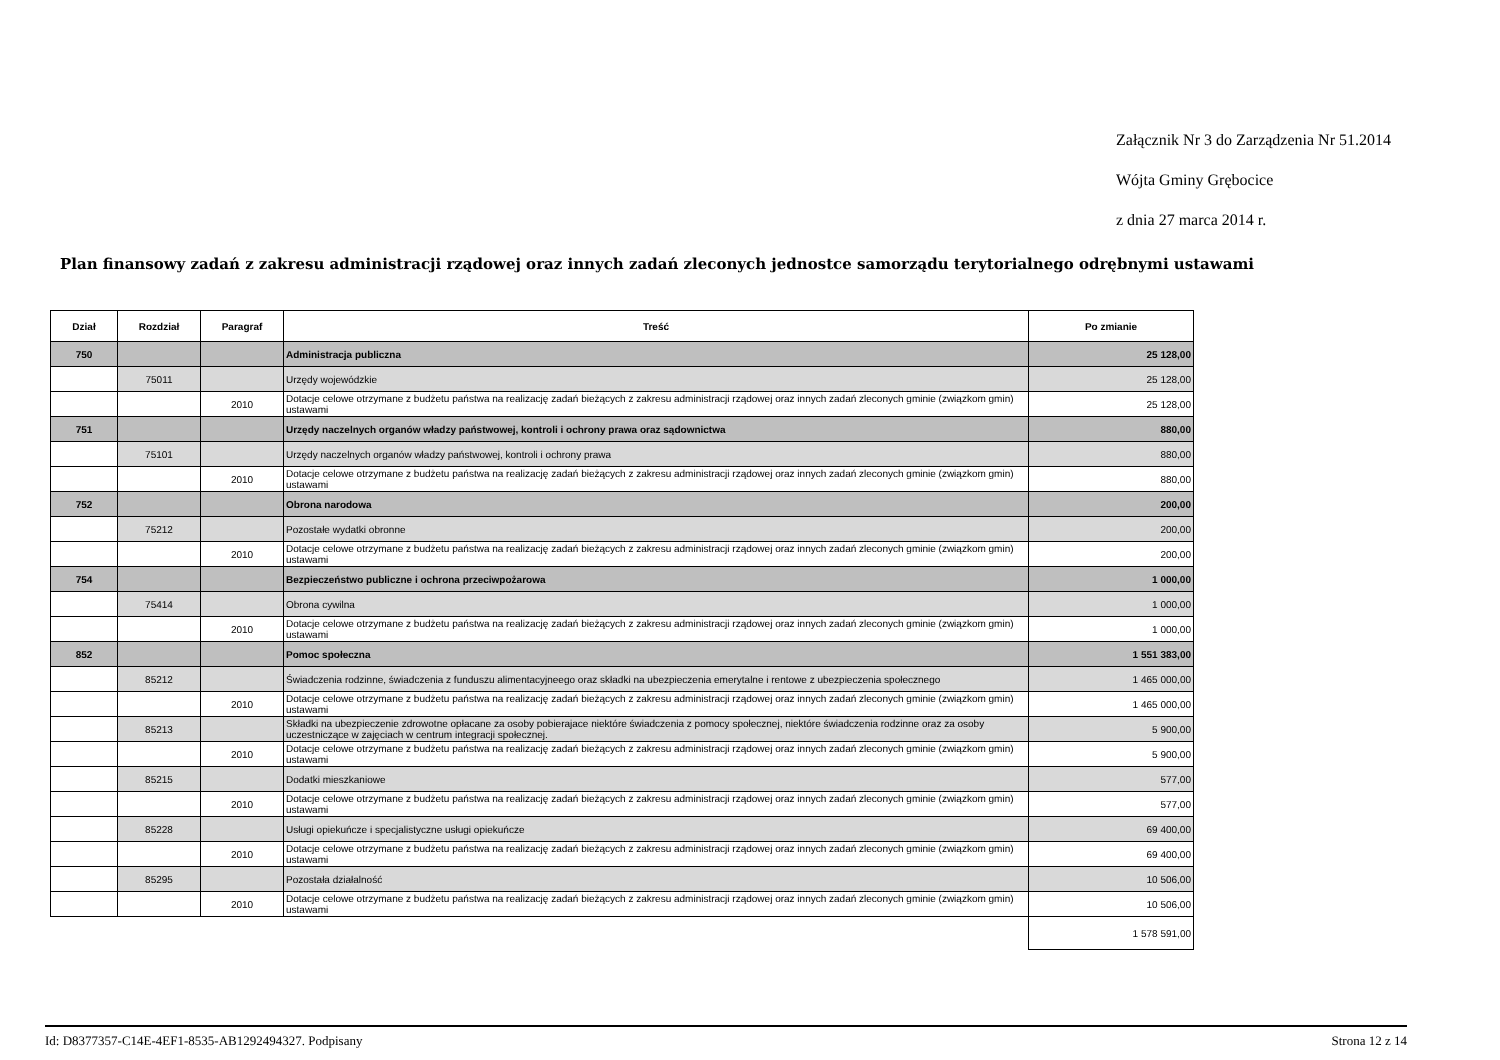Załącznik Nr 3 do Zarządzenia Nr 51.2014
Wójta Gminy Grębocice
z dnia 27 marca 2014 r.
Plan finansowy zadań z zakresu administracji rządowej oraz innych zadań zleconych jednostce samorządu terytorialnego odrębnymi ustawami
| Dział | Rozdział | Paragraf | Treść | Po zmianie |
| --- | --- | --- | --- | --- |
| 750 | | | Administracja publiczna | 25 128,00 |
| | 75011 | | Urzędy wojewódzkie | 25 128,00 |
| | | 2010 | Dotacje celowe otrzymane z budżetu państwa na realizację zadań bieżących z zakresu administracji rządowej oraz innych zadań zleconych gminie (związkom gmin) ustawami | 25 128,00 |
| 751 | | | Urzędy naczelnych organów władzy państwowej, kontroli i ochrony prawa oraz sądownictwa | 880,00 |
| | 75101 | | Urzędy naczelnych organów władzy państwowej, kontroli i ochrony prawa | 880,00 |
| | | 2010 | Dotacje celowe otrzymane z budżetu państwa na realizację zadań bieżących z zakresu administracji rządowej oraz innych zadań zleconych gminie (związkom gmin) ustawami | 880,00 |
| 752 | | | Obrona narodowa | 200,00 |
| | 75212 | | Pozostałe wydatki obronne | 200,00 |
| | | 2010 | Dotacje celowe otrzymane z budżetu państwa na realizację zadań bieżących z zakresu administracji rządowej oraz innych zadań zleconych gminie (związkom gmin) ustawami | 200,00 |
| 754 | | | Bezpieczeństwo publiczne i ochrona przeciwpożarowa | 1 000,00 |
| | 75414 | | Obrona cywilna | 1 000,00 |
| | | 2010 | Dotacje celowe otrzymane z budżetu państwa na realizację zadań bieżących z zakresu administracji rządowej oraz innych zadań zleconych gminie (związkom gmin) ustawami | 1 000,00 |
| 852 | | | Pomoc społeczna | 1 551 383,00 |
| | 85212 | | Świadczenia rodzinne, świadczenia z funduszu alimentacyjneego oraz składki na ubezpieczenia emerytalne i rentowe z ubezpieczenia społecznego | 1 465 000,00 |
| | | 2010 | Dotacje celowe otrzymane z budżetu państwa na realizację zadań bieżących z zakresu administracji rządowej oraz innych zadań zleconych gminie (związkom gmin) ustawami | 1 465 000,00 |
| | 85213 | | Składki na ubezpieczenie zdrowotne opłacane za osoby pobierajace niektóre świadczenia z pomocy społecznej, niektóre świadczenia rodzinne oraz za osoby uczestniczące w zajęciach w centrum integracji społecznej. | 5 900,00 |
| | | 2010 | Dotacje celowe otrzymane z budżetu państwa na realizację zadań bieżących z zakresu administracji rządowej oraz innych zadań zleconych gminie (związkom gmin) ustawami | 5 900,00 |
| | 85215 | | Dodatki mieszkaniowe | 577,00 |
| | | 2010 | Dotacje celowe otrzymane z budżetu państwa na realizację zadań bieżących z zakresu administracji rządowej oraz innych zadań zleconych gminie (związkom gmin) ustawami | 577,00 |
| | 85228 | | Usługi opiekuńcze i specjalistyczne usługi opiekuńcze | 69 400,00 |
| | | 2010 | Dotacje celowe otrzymane z budżetu państwa na realizację zadań bieżących z zakresu administracji rządowej oraz innych zadań zleconych gminie (związkom gmin) ustawami | 69 400,00 |
| | 85295 | | Pozostała działalność | 10 506,00 |
| | | 2010 | Dotacje celowe otrzymane z budżetu państwa na realizację zadań bieżących z zakresu administracji rządowej oraz innych zadań zleconych gminie (związkom gmin) ustawami | 10 506,00 |
| | | | | 1 578 591,00 |
Id: D8377357-C14E-4EF1-8535-AB1292494327. Podpisany Strona 12 z 14